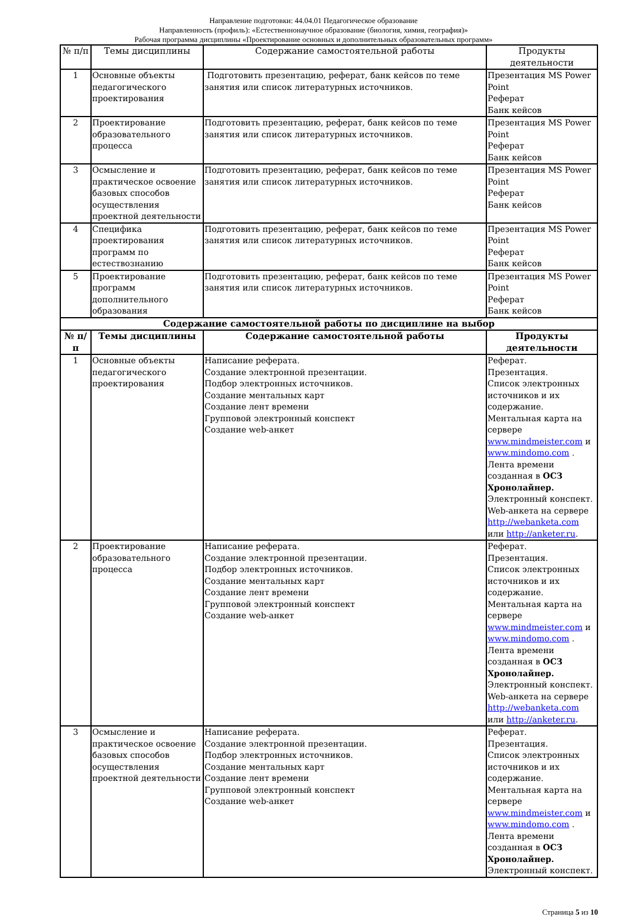Направление подготовки: 44.04.01 Педагогическое образование
Направленность (профиль): «Естественнонаучное образование (биология, химия, география)»
Рабочая программа дисциплины «Проектирование основных и дополнительных образовательных программ»
| № п/п | Темы дисциплины | Содержание самостоятельной работы | Продукты деятельности |
| --- | --- | --- | --- |
| 1 | Основные объекты педагогического проектирования | Подготовить презентацию, реферат, банк кейсов по теме занятия или список литературных источников. | Презентация MS Power Point Реферат Банк кейсов |
| 2 | Проектирование образовательного процесса | Подготовить презентацию, реферат, банк кейсов по теме занятия или список литературных источников. | Презентация MS Power Point Реферат Банк кейсов |
| 3 | Осмысление и практическое освоение базовых способов осуществления проектной деятельности | Подготовить презентацию, реферат, банк кейсов по теме занятия или список литературных источников. | Презентация MS Power Point Реферат Банк кейсов |
| 4 | Специфика проектирования программ по естествознанию | Подготовить презентацию, реферат, банк кейсов по теме занятия или список литературных источников. | Презентация MS Power Point Реферат Банк кейсов |
| 5 | Проектирование программ дополнительного образования | Подготовить презентацию, реферат, банк кейсов по теме занятия или список литературных источников. | Презентация MS Power Point Реферат Банк кейсов |
| Содержание самостоятельной работы по дисциплине на выбор | | | |
| № п/п | Темы дисциплины | Содержание самостоятельной работы | Продукты деятельности |
| 1 | Основные объекты педагогического проектирования | Написание реферата. Создание электронной презентации. Подбор электронных источников. Создание ментальных карт Создание лент времени Групповой электронный конспект Создание web-анкет | Реферат. Презентация. Список электронных источников и их содержание. Ментальная карта на сервере www.mindmeister.com и www.mindomo.com . Лента времени созданная в ОСЗ Хронолайнер. Электронный конспект. Web-анкета на сервере http://webanketa.com или http://anketer.ru . |
| 2 | Проектирование образовательного процесса | Написание реферата. Создание электронной презентации. Подбор электронных источников. Создание ментальных карт Создание лент времени Групповой электронный конспект Создание web-анкет | Реферат. Презентация. Список электронных источников и их содержание. Ментальная карта на сервере www.mindmeister.com и www.mindomo.com . Лента времени созданная в ОСЗ Хронолайнер. Электронный конспект. Web-анкета на сервере http://webanketa.com или http://anketer.ru . |
| 3 | Осмысление и практическое освоение базовых способов осуществления проектной деятельности | Написание реферата. Создание электронной презентации. Подбор электронных источников. Создание ментальных карт Создание лент времени Групповой электронный конспект Создание web-анкет | Реферат. Презентация. Список электронных источников и их содержание. Ментальная карта на сервере www.mindmeister.com и www.mindomo.com . Лента времени созданная в ОСЗ Хронолайнер. Электронный конспект. |
Страница 5 из 10